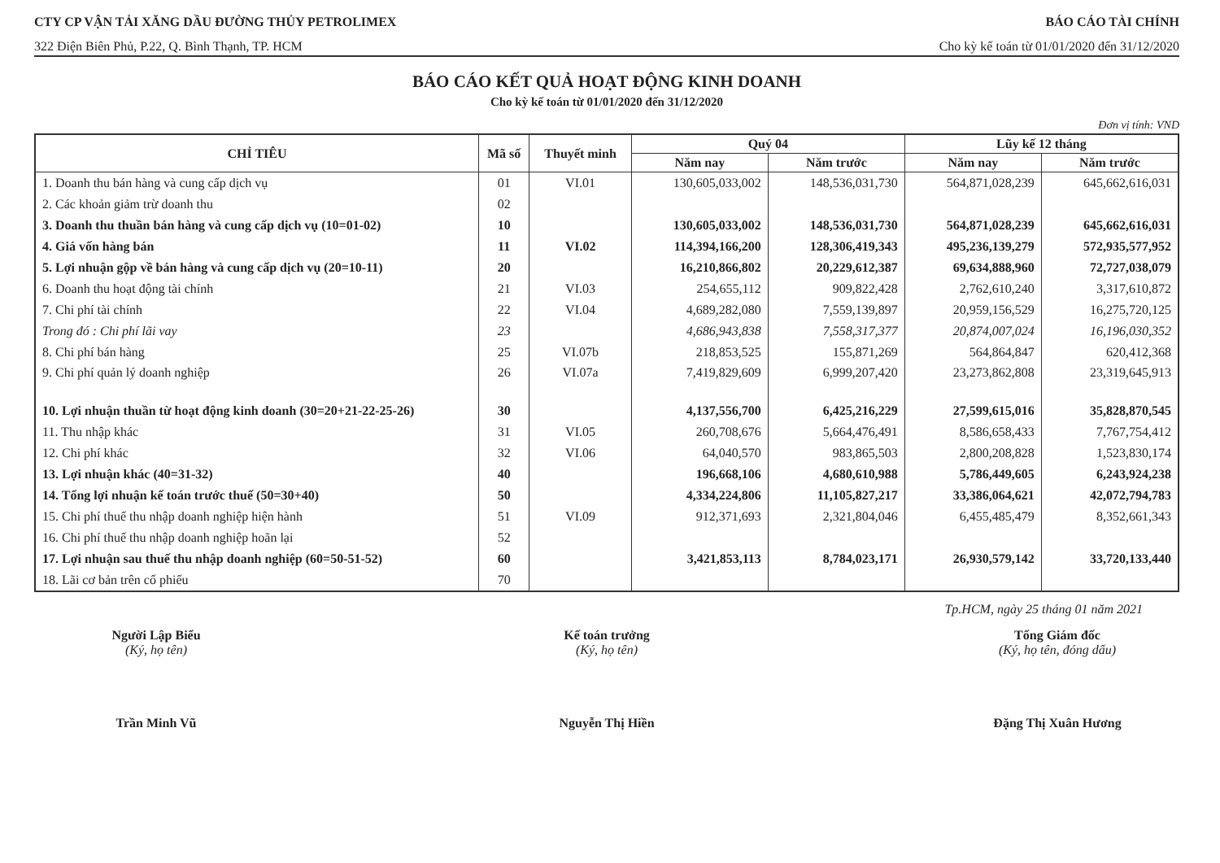CTY CP VẬN TẢI XĂNG DẦU ĐƯỜNG THỦY PETROLIMEX BÁO CÁO TÀI CHÍNH
322 Điện Biên Phủ, P.22, Q. Bình Thạnh, TP. HCM Cho kỳ kế toán từ 01/01/2020 đến 31/12/2020
BÁO CÁO KẾT QUẢ HOẠT ĐỘNG KINH DOANH
Cho kỳ kế toán từ 01/01/2020 đến 31/12/2020
Đơn vị tính: VND
| CHỈ TIÊU | Mã số | Thuyết minh | Quý 04 | | Lũy kế 12 tháng | |
| --- | --- | --- | --- | --- | --- | --- |
| | | | Năm nay | Năm trước | Năm nay | Năm trước |
| 1. Doanh thu bán hàng và cung cấp dịch vụ | 01 | VI.01 | 130,605,033,002 | 148,536,031,730 | 564,871,028,239 | 645,662,616,031 |
| 2. Các khoản giảm trừ doanh thu | 02 | | | | | |
| 3. Doanh thu thuần bán hàng và cung cấp dịch vụ (10=01-02) | 10 | | 130,605,033,002 | 148,536,031,730 | 564,871,028,239 | 645,662,616,031 |
| 4. Giá vốn hàng bán | 11 | VI.02 | 114,394,166,200 | 128,306,419,343 | 495,236,139,279 | 572,935,577,952 |
| 5. Lợi nhuận gộp về bán hàng và cung cấp dịch vụ (20=10-11) | 20 | | 16,210,866,802 | 20,229,612,387 | 69,634,888,960 | 72,727,038,079 |
| 6. Doanh thu hoạt động tài chính | 21 | VI.03 | 254,655,112 | 909,822,428 | 2,762,610,240 | 3,317,610,872 |
| 7. Chi phí tài chính | 22 | VI.04 | 4,689,282,080 | 7,559,139,897 | 20,959,156,529 | 16,275,720,125 |
| Trong đó : Chi phí lãi vay | 23 | | 4,686,943,838 | 7,558,317,377 | 20,874,007,024 | 16,196,030,352 |
| 8. Chi phí bán hàng | 25 | VI.07b | 218,853,525 | 155,871,269 | 564,864,847 | 620,412,368 |
| 9. Chi phí quản lý doanh nghiệp | 26 | VI.07a | 7,419,829,609 | 6,999,207,420 | 23,273,862,808 | 23,319,645,913 |
| 10. Lợi nhuận thuần từ hoạt động kinh doanh (30=20+21-22-25-26) | 30 | | 4,137,556,700 | 6,425,216,229 | 27,599,615,016 | 35,828,870,545 |
| 11. Thu nhập khác | 31 | VI.05 | 260,708,676 | 5,664,476,491 | 8,586,658,433 | 7,767,754,412 |
| 12. Chi phí khác | 32 | VI.06 | 64,040,570 | 983,865,503 | 2,800,208,828 | 1,523,830,174 |
| 13. Lợi nhuận khác (40=31-32) | 40 | | 196,668,106 | 4,680,610,988 | 5,786,449,605 | 6,243,924,238 |
| 14. Tổng lợi nhuận kế toán trước thuế (50=30+40) | 50 | | 4,334,224,806 | 11,105,827,217 | 33,386,064,621 | 42,072,794,783 |
| 15. Chi phí thuế thu nhập doanh nghiệp hiện hành | 51 | VI.09 | 912,371,693 | 2,321,804,046 | 6,455,485,479 | 8,352,661,343 |
| 16. Chi phí thuế thu nhập doanh nghiệp hoãn lại | 52 | | | | | |
| 17. Lợi nhuận sau thuế thu nhập doanh nghiệp (60=50-51-52) | 60 | | 3,421,853,113 | 8,784,023,171 | 26,930,579,142 | 33,720,133,440 |
| 18. Lãi cơ bản trên cổ phiếu | 70 | | | | | |
Tp.HCM, ngày 25 tháng 01 năm 2021
Người Lập Biểu
(Ký, họ tên)
Trần Minh Vũ
Kế toán trưởng
(Ký, họ tên)
Nguyễn Thị Hiền
Tổng Giám đốc
(Ký, họ tên, đóng dấu)
Đặng Thị Xuân Hương